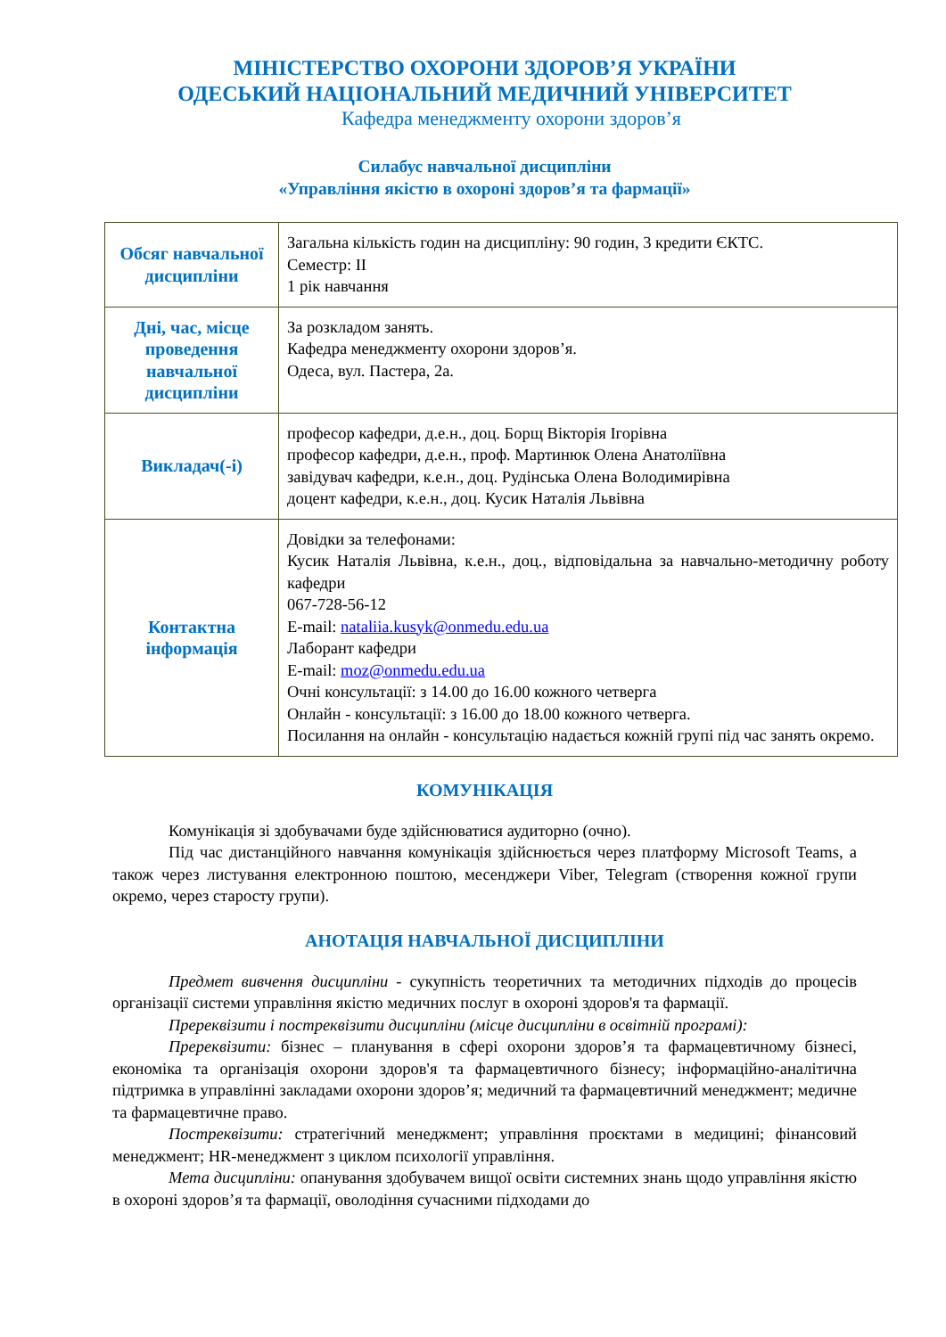МІНІСТЕРСТВО ОХОРОНИ ЗДОРОВ’Я УКРАЇНИ
ОДЕСЬКИЙ НАЦІОНАЛЬНИЙ МЕДИЧНИЙ УНІВЕРСИТЕТ
Кафедра менеджменту охорони здоров’я
Силабус навчальної дисципліни
«Управління якістю в охороні здоров’я та фармації»
| Обсяг навчальної дисципліни | Загальна кількість годин на дисципліну: 90 годин, 3 кредити ЄКТС. Семестр: ІІ 1 рік навчання |
| Дні, час, місце проведення навчальної дисципліни | За розкладом занять. Кафедра менеджменту охорони здоров’я. Одеса, вул. Пастера, 2а. |
| Викладач(-і) | професор кафедри, д.е.н., доц. Борщ Вікторія Ігорівна професор кафедри, д.е.н., проф. Мартинюк Олена Анатоліївна завідувач кафедри, к.е.н., доц. Рудінська Олена Володимирівна доцент кафедри, к.е.н., доц. Кусик Наталія Львівна |
| Контактна інформація | Довідки за телефонами: Кусик Наталія Львівна, к.е.н., доц., відповідальна за навчально-методичну роботу кафедри 067-728-56-12 E-mail: nataliia.kusyk@onmedu.edu.ua Лаборант кафедри E-mail: moz@onmedu.edu.ua Очні консультації: з 14.00 до 16.00 кожного четверга Онлайн - консультації: з 16.00 до 18.00 кожного четверга. Посилання на онлайн - консультацію надається кожній групі під час занять окремо. |
КОМУНІКАЦІЯ
Комунікація зі здобувачами буде здійснюватися аудиторно (очно).
Під час дистанційного навчання комунікація здійснюється через платформу Microsoft Teams, а також через листування електронною поштою, месенджери Viber, Telegram (створення кожної групи окремо, через старосту групи).
АНОТАЦІЯ НАВЧАЛЬНОЇ ДИСЦИПЛІНИ
Предмет вивчення дисципліни - сукупність теоретичних та методичних підходів до процесів організації системи управління якістю медичних послуг в охороні здоров'я та фармації.
Пререквізити і постреквізити дисципліни (місце дисципліни в освітній програмі):
Пререквізити: бізнес – планування в сфері охорони здоров’я та фармацевтичному бізнесі, економіка та організація охорони здоров'я та фармацевтичного бізнесу; інформаційно-аналітична підтримка в управлінні закладами охорони здоров’я; медичний та фармацевтичний менеджмент; медичне та фармацевтичне право.
Постреквізити: стратегічний менеджмент; управління проєктами в медицині; фінансовий менеджмент; HR-менеджмент з циклом психології управління.
Мета дисципліни: опанування здобувачем вищої освіти системних знань щодо управління якістю в охороні здоров’я та фармації, оволодіння сучасними підходами до